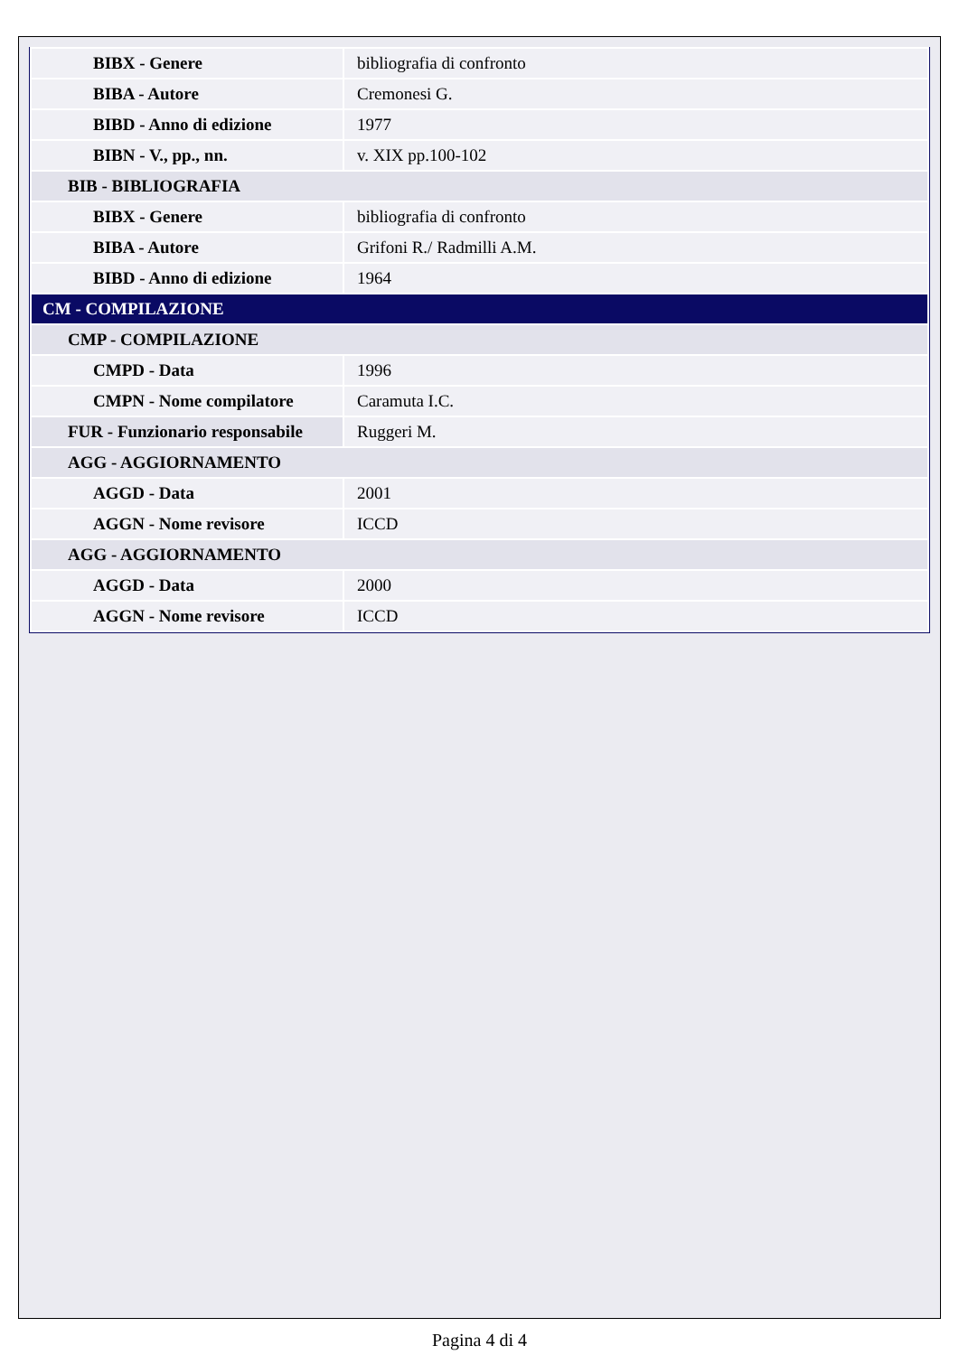| BIBX - Genere | bibliografia di confronto |
| BIBA - Autore | Cremonesi G. |
| BIBD - Anno di edizione | 1977 |
| BIBN - V., pp., nn. | v. XIX pp.100-102 |
| BIB - BIBLIOGRAFIA | |
| BIBX - Genere | bibliografia di confronto |
| BIBA - Autore | Grifoni R./ Radmilli A.M. |
| BIBD - Anno di edizione | 1964 |
| CM - COMPILAZIONE | |
| CMP - COMPILAZIONE | |
| CMPD - Data | 1996 |
| CMPN - Nome compilatore | Caramuta I.C. |
| FUR - Funzionario responsabile | Ruggeri M. |
| AGG - AGGIORNAMENTO | |
| AGGD - Data | 2001 |
| AGGN - Nome revisore | ICCD |
| AGG - AGGIORNAMENTO | |
| AGGD - Data | 2000 |
| AGGN - Nome revisore | ICCD |
Pagina 4 di 4